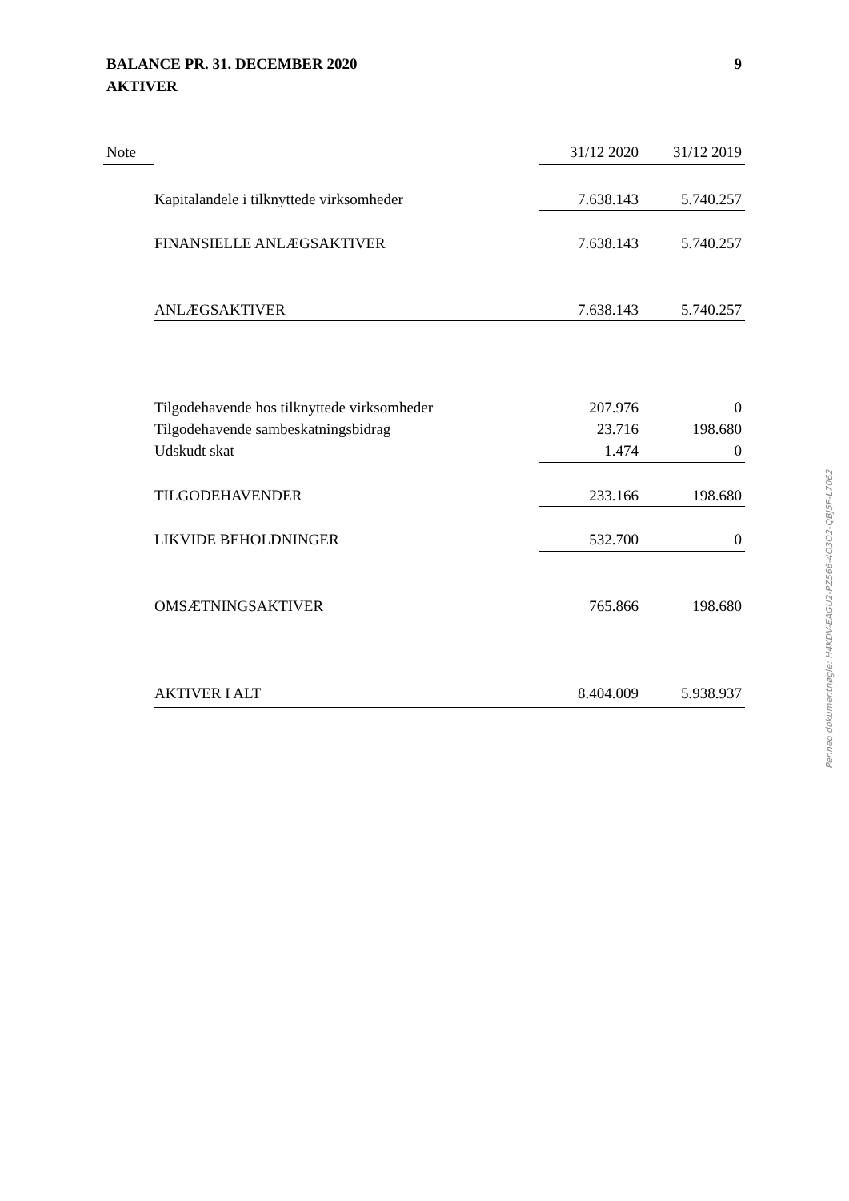9 BALANCE PR. 31. DECEMBER 2020
AKTIVER
| Note | | 31/12 2020 | 31/12 2019 |
| --- | --- | --- | --- |
| | Kapitalandele i tilknyttede virksomheder | 7.638.143 | 5.740.257 |
| | FINANSIELLE ANLÆGSAKTIVER | 7.638.143 | 5.740.257 |
| | ANLÆGSAKTIVER | 7.638.143 | 5.740.257 |
| | Tilgodehavende hos tilknyttede virksomheder | 207.976 | 0 |
| | Tilgodehavende sambeskatningsbidrag | 23.716 | 198.680 |
| | Udskudt skat | 1.474 | 0 |
| | TILGODEHAVENDER | 233.166 | 198.680 |
| | LIKVIDE BEHOLDNINGER | 532.700 | 0 |
| | OMSÆTNINGSAKTIVER | 765.866 | 198.680 |
| | AKTIVER I ALT | 8.404.009 | 5.938.937 |
Penneo dokumentnøgle: H4KDV-EAGU2-PZ566-4O3O2-QBJ5F-L7062